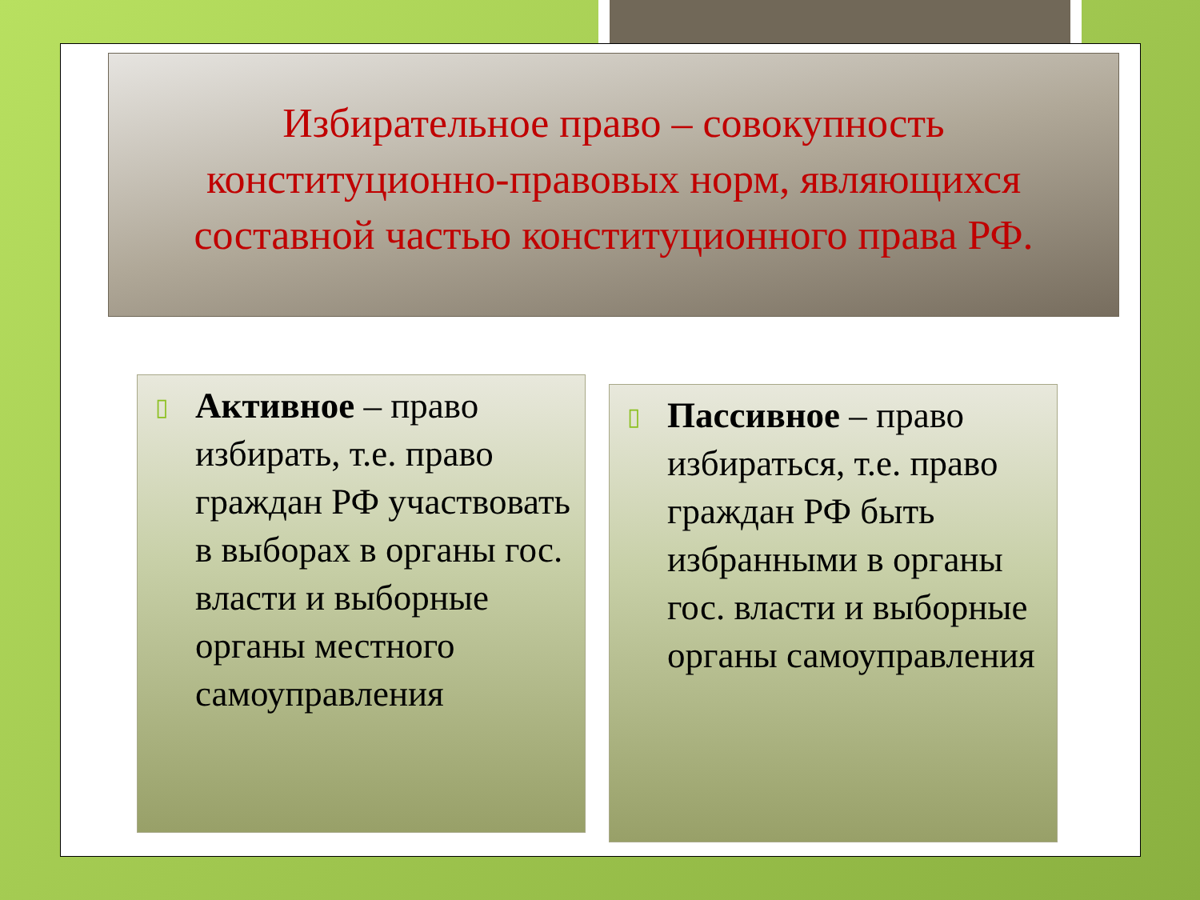Избирательное право – совокупность
конституционно-правовых норм, являющихся
составной частью конституционного права РФ.
▯ Активное – право избирать, т.е. право граждан РФ участвовать в выборах в органы гос. власти и выборные органы местного самоуправления
▯ Пассивное – право избираться, т.е. право граждан РФ быть избранными в органы гос. власти и выборные органы самоуправления